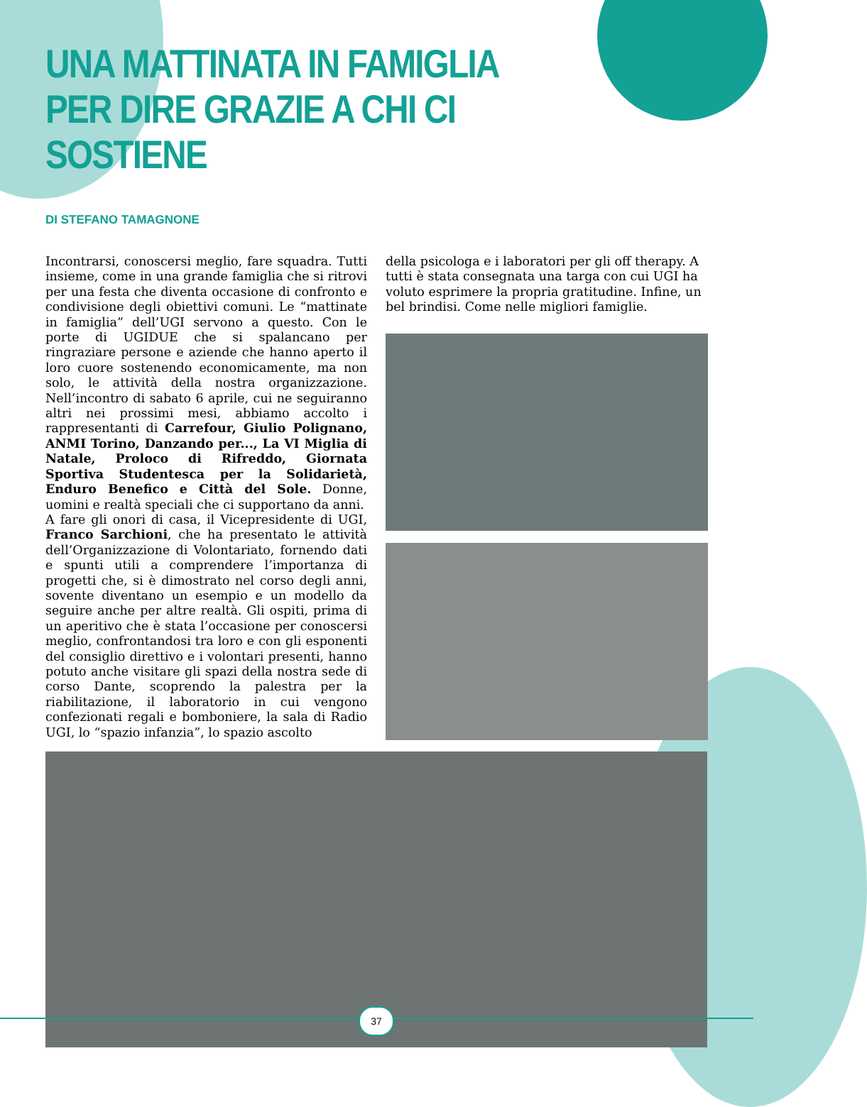UNA MATTINATA IN FAMIGLIA
PER DIRE GRAZIE A CHI CI SOSTIENE
DI STEFANO TAMAGNONE
Incontrarsi, conoscersi meglio, fare squadra. Tutti insieme, come in una grande famiglia che si ritrovi per una festa che diventa occasione di confronto e condivisione degli obiettivi comuni. Le “mattinate in famiglia” dell’UGI servono a questo. Con le porte di UGIDUE che si spalancano per ringraziare persone e aziende che hanno aperto il loro cuore sostenendo economicamente, ma non solo, le attività della nostra organizzazione. Nell’incontro di sabato 6 aprile, cui ne seguiranno altri nei prossimi mesi, abbiamo accolto i rappresentanti di Carrefour, Giulio Polignano, ANMI Torino, Danzando per..., La VI Miglia di Natale, Proloco di Rifreddo, Giornata Sportiva Studentesca per la Solidarietà, Enduro Benefico e Città del Sole. Donne, uomini e realtà speciali che ci supportano da anni.
A fare gli onori di casa, il Vicepresidente di UGI, Franco Sarchioni, che ha presentato le attività dell’Organizzazione di Volontariato, fornendo dati e spunti utili a comprendere l’importanza di progetti che, si è dimostrato nel corso degli anni, sovente diventano un esempio e un modello da seguire anche per altre realtà. Gli ospiti, prima di un aperitivo che è stata l’occasione per conoscersi meglio, confrontandosi tra loro e con gli esponenti del consiglio direttivo e i volontari presenti, hanno potuto anche visitare gli spazi della nostra sede di corso Dante, scoprendo la palestra per la riabilitazione, il laboratorio in cui vengono confezionati regali e bomboniere, la sala di Radio UGI, lo “spazio infanzia”, lo spazio ascolto
della psicologa e i laboratori per gli off therapy. A tutti è stata consegnata una targa con cui UGI ha voluto esprimere la propria gratitudine. Infine, un bel brindisi. Come nelle migliori famiglie.
37